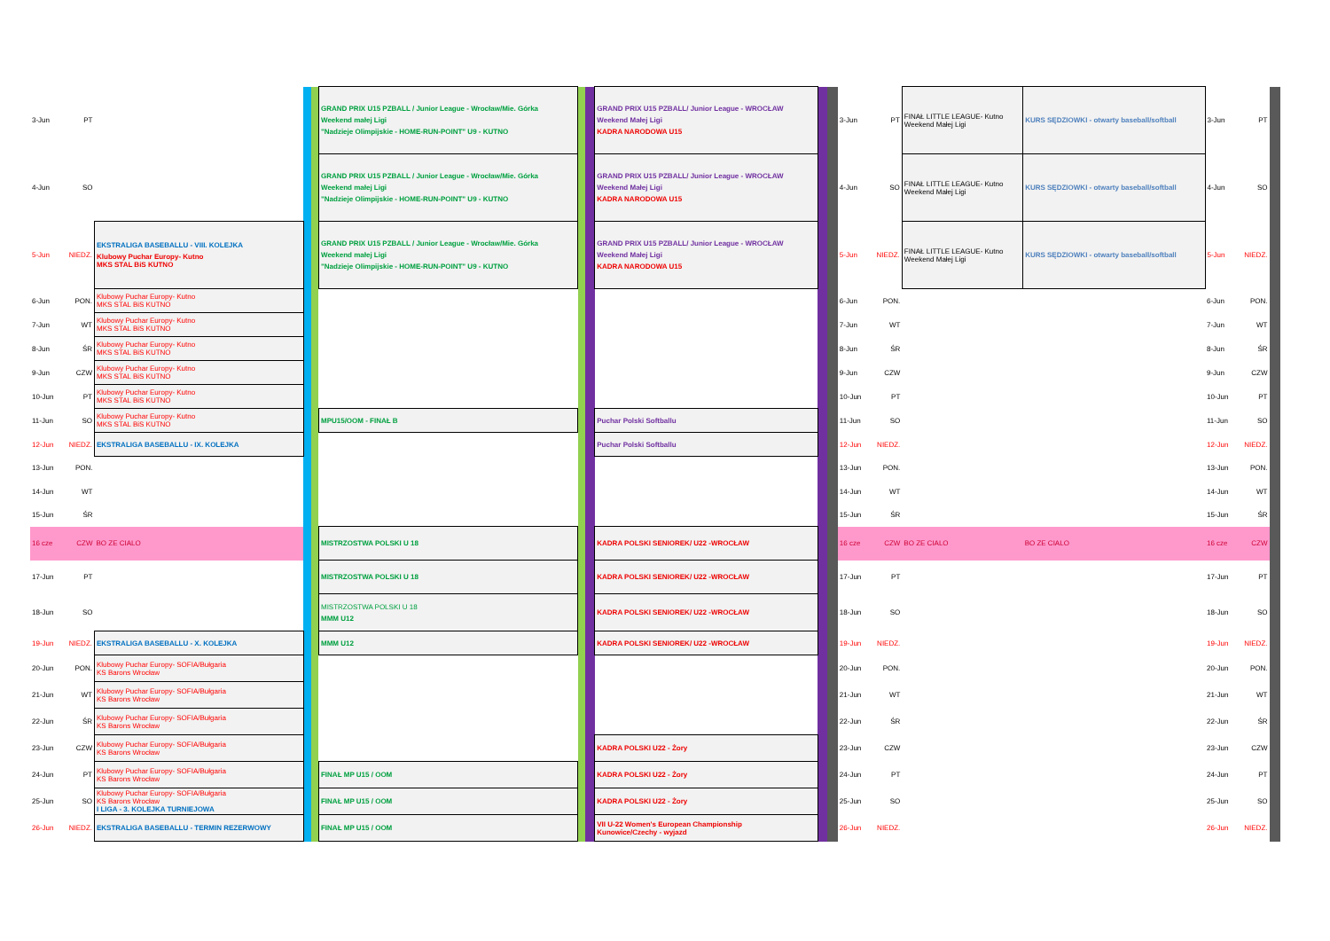| 3-Jun | PT | | | | GRAND PRIX U15 PZBALL / Junior League - Wrocław/Mie. Górka Weekend małej Ligi "Nadzieje Olimpijskie - HOME-RUN-POINT" U9 - KUTNO | | | GRAND PRIX U15 PZBALL/ Junior League - WROCŁAW Weekend Małej Ligi KADRA NARODOWA U15 | | | 3-Jun | PT | FINAŁ LITTLE LEAGUE- Kutno Weekend Małej Ligi | KURS SĘDZIOWKI - otwarty baseball/softball | 3-Jun | PT | |
| 4-Jun | SO | | | | GRAND PRIX U15 PZBALL / Junior League - Wrocław/Mie. Górka Weekend małej Ligi "Nadzieje Olimpijskie - HOME-RUN-POINT" U9 - KUTNO | | | GRAND PRIX U15 PZBALL/ Junior League - WROCŁAW Weekend Małej Ligi KADRA NARODOWA U15 | | | 4-Jun | SO | FINAŁ LITTLE LEAGUE- Kutno Weekend Małej Ligi | KURS SĘDZIOWKI - otwarty baseball/softball | 4-Jun | SO | |
| 5-Jun | NIEDZ. | EKSTRALIGA BASEBALLU - VIII. KOLEJKA Klubowy Puchar Europy- Kutno MKS STAL BiS KUTNO | | | GRAND PRIX U15 PZBALL / Junior League - Wrocław/Mie. Górka Weekend małej Ligi "Nadzieje Olimpijskie - HOME-RUN-POINT" U9 - KUTNO | | | GRAND PRIX U15 PZBALL/ Junior League - WROCŁAW Weekend Małej Ligi KADRA NARODOWA U15 | | | 5-Jun | NIEDZ. | FINAŁ LITTLE LEAGUE- Kutno Weekend Małej Ligi | KURS SĘDZIOWKI - otwarty baseball/softball | 5-Jun | NIEDZ. | |
| 6-Jun | PON. | Klubowy Puchar Europy- Kutno MKS STAL BiS KUTNO | | | | | | | | | 6-Jun | PON. | | | 6-Jun | PON. | |
| 7-Jun | WT | Klubowy Puchar Europy- Kutno MKS STAL BiS KUTNO | | | | | | | | | 7-Jun | WT | | | 7-Jun | WT | |
| 8-Jun | ŚR | Klubowy Puchar Europy- Kutno MKS STAL BiS KUTNO | | | | | | | | | 8-Jun | ŚR | | | 8-Jun | ŚR | |
| 9-Jun | CZW | Klubowy Puchar Europy- Kutno MKS STAL BiS KUTNO | | | | | | | | | 9-Jun | CZW | | | 9-Jun | CZW | |
| 10-Jun | PT | Klubowy Puchar Europy- Kutno MKS STAL BiS KUTNO | | | | | | | | | 10-Jun | PT | | | 10-Jun | PT | |
| 11-Jun | SO | Klubowy Puchar Europy- Kutno MKS STAL BiS KUTNO | | | MPU15/OOM - FINAŁ B | | | Puchar Polski Softballu | | | 11-Jun | SO | | | 11-Jun | SO | |
| 12-Jun | NIEDZ. | EKSTRALIGA BASEBALLU - IX. KOLEJKA | | | | | | Puchar Polski Softballu | | | 12-Jun | NIEDZ. | | | 12-Jun | NIEDZ. | |
| 13-Jun | PON. | | | | | | | | | | 13-Jun | PON. | | | 13-Jun | PON. | |
| 14-Jun | WT | | | | | | | | | | 14-Jun | WT | | | 14-Jun | WT | |
| 15-Jun | ŚR | | | | | | | | | | 15-Jun | ŚR | | | 15-Jun | ŚR | |
| 16 cze | CZW | BO ZE CIALO | | | MISTRZOSTWA POLSKI U 18 | | | KADRA POLSKI SENIOREK/ U22 -WROCŁAW | | | 16 cze | CZW | BO ZE CIALO | BO ZE CIALO | 16 cze | CZW | |
| 17-Jun | PT | | | | MISTRZOSTWA POLSKI U 18 | | | KADRA POLSKI SENIOREK/ U22 -WROCŁAW | | | 17-Jun | PT | | | 17-Jun | PT | |
| 18-Jun | SO | | | | MISTRZOSTWA POLSKI U 18 MMM U12 | | | KADRA POLSKI SENIOREK/ U22 -WROCŁAW | | | 18-Jun | SO | | | 18-Jun | SO | |
| 19-Jun | NIEDZ. | EKSTRALIGA BASEBALLU - X. KOLEJKA | | | MMM U12 | | | KADRA POLSKI SENIOREK/ U22 -WROCŁAW | | | 19-Jun | NIEDZ. | | | 19-Jun | NIEDZ. | |
| 20-Jun | PON. | Klubowy Puchar Europy- SOFIA/Bułgaria KS Barons Wrocław | | | | | | | | | 20-Jun | PON. | | | 20-Jun | PON. | |
| 21-Jun | WT | Klubowy Puchar Europy- SOFIA/Bułgaria KS Barons Wrocław | | | | | | | | | 21-Jun | WT | | | 21-Jun | WT | |
| 22-Jun | ŚR | Klubowy Puchar Europy- SOFIA/Bułgaria KS Barons Wrocław | | | | | | | | | 22-Jun | ŚR | | | 22-Jun | ŚR | |
| 23-Jun | CZW | Klubowy Puchar Europy- SOFIA/Bułgaria KS Barons Wrocław | | | | | | KADRA POLSKI U22 - Żory | | | 23-Jun | CZW | | | 23-Jun | CZW | |
| 24-Jun | PT | Klubowy Puchar Europy- SOFIA/Bułgaria KS Barons Wrocław | | | FINAŁ MP U15 / OOM | | | KADRA POLSKI U22 - Żory | | | 24-Jun | PT | | | 24-Jun | PT | |
| 25-Jun | SO | Klubowy Puchar Europy- SOFIA/Bułgaria KS Barons Wrocław I LIGA - 3. KOLEJKA TURNIEJOWA | | | FINAŁ MP U15 / OOM | | | KADRA POLSKI U22 - Żory | | | 25-Jun | SO | | | 25-Jun | SO | |
| 26-Jun | NIEDZ. | EKSTRALIGA BASEBALLU - TERMIN REZERWOWY | | | FINAŁ MP U15 / OOM | | | VII U-22 Women's European Championship Kunowice/Czechy - wyjazd | | | 26-Jun | NIEDZ. | | | 26-Jun | NIEDZ. | |